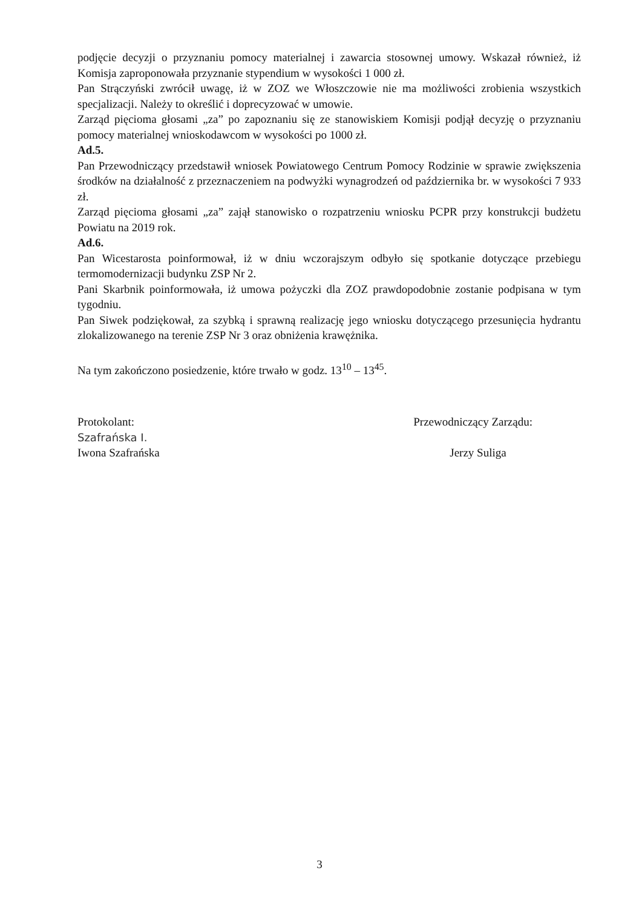podjęcie decyzji o przyznaniu pomocy materialnej i zawarcia stosownej umowy. Wskazał również, iż Komisja zaproponowała przyznanie stypendium w wysokości 1 000 zł.
Pan Strączyński zwrócił uwagę, iż w ZOZ we Włoszczowie nie ma możliwości zrobienia wszystkich specjalizacji. Należy to określić i doprecyzować w umowie.
Zarząd pięcioma głosami „za” po zapoznaniu się ze stanowiskiem Komisji podjął decyzję o przyznaniu pomocy materialnej wnioskodawcom w wysokości po 1000 zł.
Ad.5.
Pan Przewodniczący przedstawił wniosek Powiatowego Centrum Pomocy Rodzinie w sprawie zwiększenia środków na działalność z przeznaczeniem na podwyżki wynagrodzeń od października br. w wysokości 7 933 zł.
Zarząd pięcioma głosami „za” zajął stanowisko o rozpatrzeniu wniosku PCPR przy konstrukcji budżetu Powiatu na 2019 rok.
Ad.6.
Pan Wicestarosta poinformował, iż w dniu wczorajszym odbyło się spotkanie dotyczące przebiegu termomodernizacji budynku ZSP Nr 2.
Pani Skarbnik poinformowała, iż umowa pożyczki dla ZOZ prawdopodobnie zostanie podpisana w tym tygodniu.
Pan Siwek podziękował, za szybką i sprawną realizację jego wniosku dotyczącego przesunięcia hydrantu zlokalizowanego na terenie ZSP Nr 3 oraz obniżenia krawężnika.
Na tym zakończono posiedzenie, które trwało w godz. 13<sup>10</sup> – 13<sup>45</sup>.
Protokolant:
Szafrańska I.
Iwona Szafrańska
Przewodniczący Zarządu:
Jerzy Suliga
3